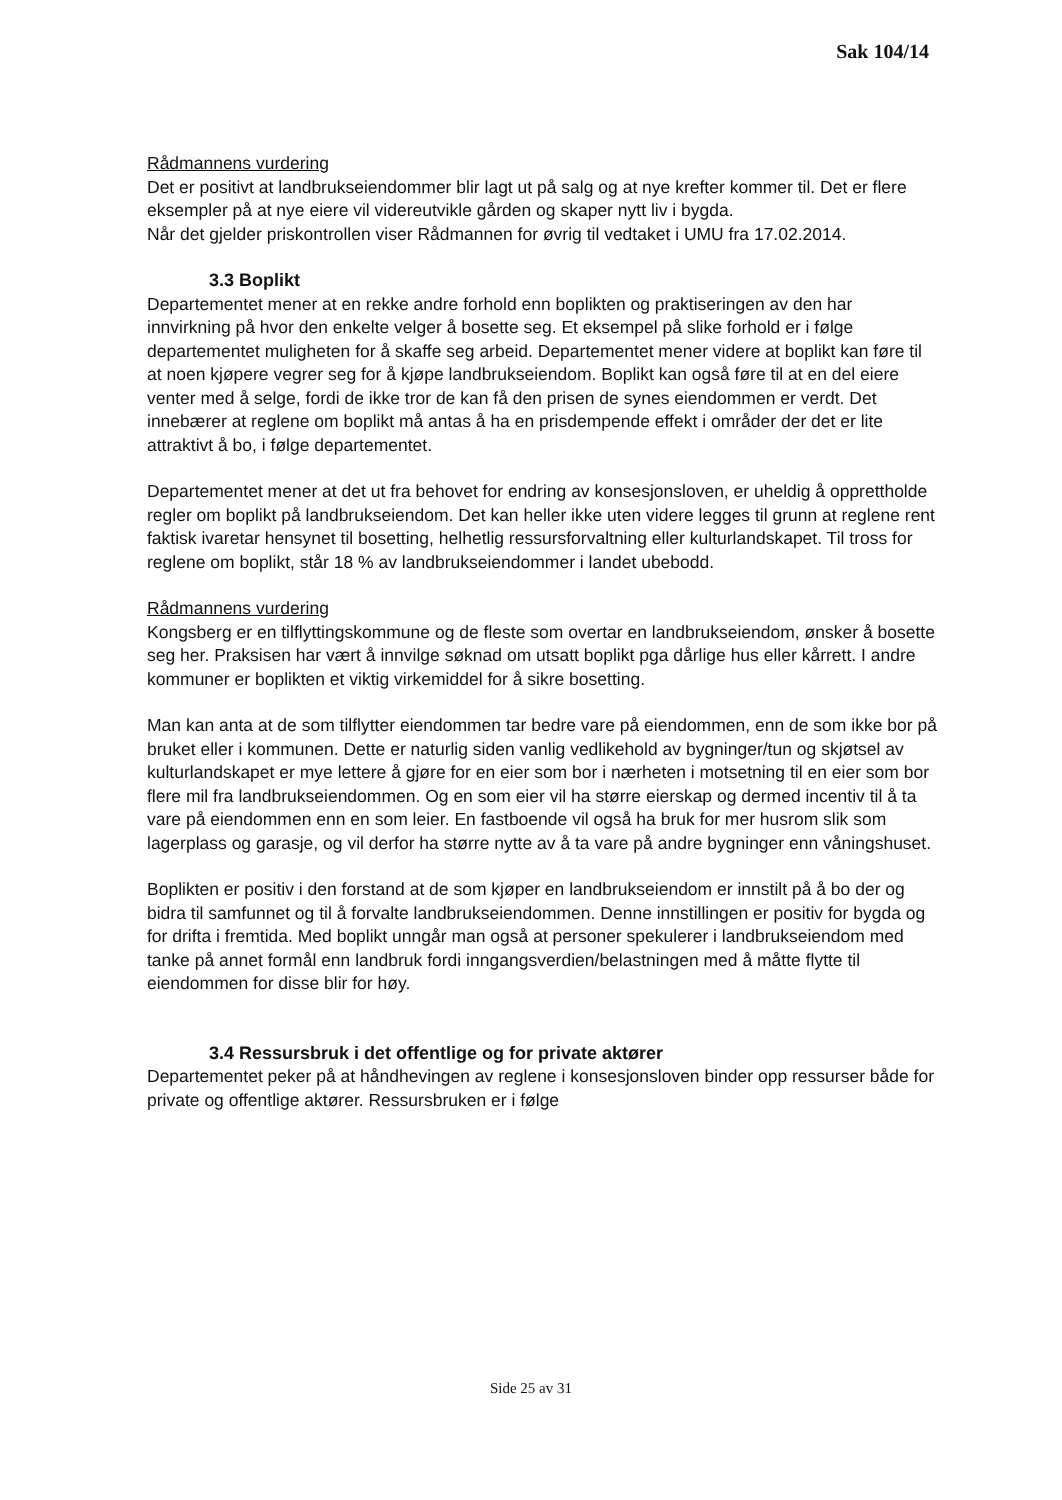Sak 104/14
Rådmannens vurdering
Det er positivt at landbrukseiendommer blir lagt ut på salg og at nye krefter kommer til. Det er flere eksempler på at nye eiere vil videreutvikle gården og skaper nytt liv i bygda.
Når det gjelder priskontrollen viser Rådmannen for øvrig til vedtaket i UMU fra 17.02.2014.
3.3 Boplikt
Departementet mener at en rekke andre forhold enn boplikten og praktiseringen av den har innvirkning på hvor den enkelte velger å bosette seg. Et eksempel på slike forhold er i følge departementet muligheten for å skaffe seg arbeid. Departementet mener videre at boplikt kan føre til at noen kjøpere vegrer seg for å kjøpe landbrukseiendom. Boplikt kan også føre til at en del eiere venter med å selge, fordi de ikke tror de kan få den prisen de synes eiendommen er verdt. Det innebærer at reglene om boplikt må antas å ha en prisdempende effekt i områder der det er lite attraktivt å bo, i følge departementet.
Departementet mener at det ut fra behovet for endring av konsesjonsloven, er uheldig å opprettholde regler om boplikt på landbrukseiendom. Det kan heller ikke uten videre legges til grunn at reglene rent faktisk ivaretar hensynet til bosetting, helhetlig ressursforvaltning eller kulturlandskapet. Til tross for reglene om boplikt, står 18 % av landbrukseiendommer i landet ubebodd.
Rådmannens vurdering
Kongsberg er en tilflyttingskommune og de fleste som overtar en landbrukseiendom, ønsker å bosette seg her. Praksisen har vært å innvilge søknad om utsatt boplikt pga dårlige hus eller kårrett. I andre kommuner er boplikten et viktig virkemiddel for å sikre bosetting.
Man kan anta at de som tilflytter eiendommen tar bedre vare på eiendommen, enn de som ikke bor på bruket eller i kommunen. Dette er naturlig siden vanlig vedlikehold av bygninger/tun og skjøtsel av kulturlandskapet er mye lettere å gjøre for en eier som bor i nærheten i motsetning til en eier som bor flere mil fra landbrukseiendommen. Og en som eier vil ha større eierskap og dermed incentiv til å ta vare på eiendommen enn en som leier. En fastboende vil også ha bruk for mer husrom slik som lagerplass og garasje, og vil derfor ha større nytte av å ta vare på andre bygninger enn våningshuset.
Boplikten er positiv i den forstand at de som kjøper en landbrukseiendom er innstilt på å bo der og bidra til samfunnet og til å forvalte landbrukseiendommen. Denne innstillingen er positiv for bygda og for drifta i fremtida. Med boplikt unngår man også at personer spekulerer i landbrukseiendom med tanke på annet formål enn landbruk fordi inngangsverdien/belastningen med å måtte flytte til eiendommen for disse blir for høy.
3.4 Ressursbruk i det offentlige og for private aktører
Departementet peker på at håndhevingen av reglene i konsesjonsloven binder opp ressurser både for private og offentlige aktører. Ressursbruken er i følge
Side 25 av 31